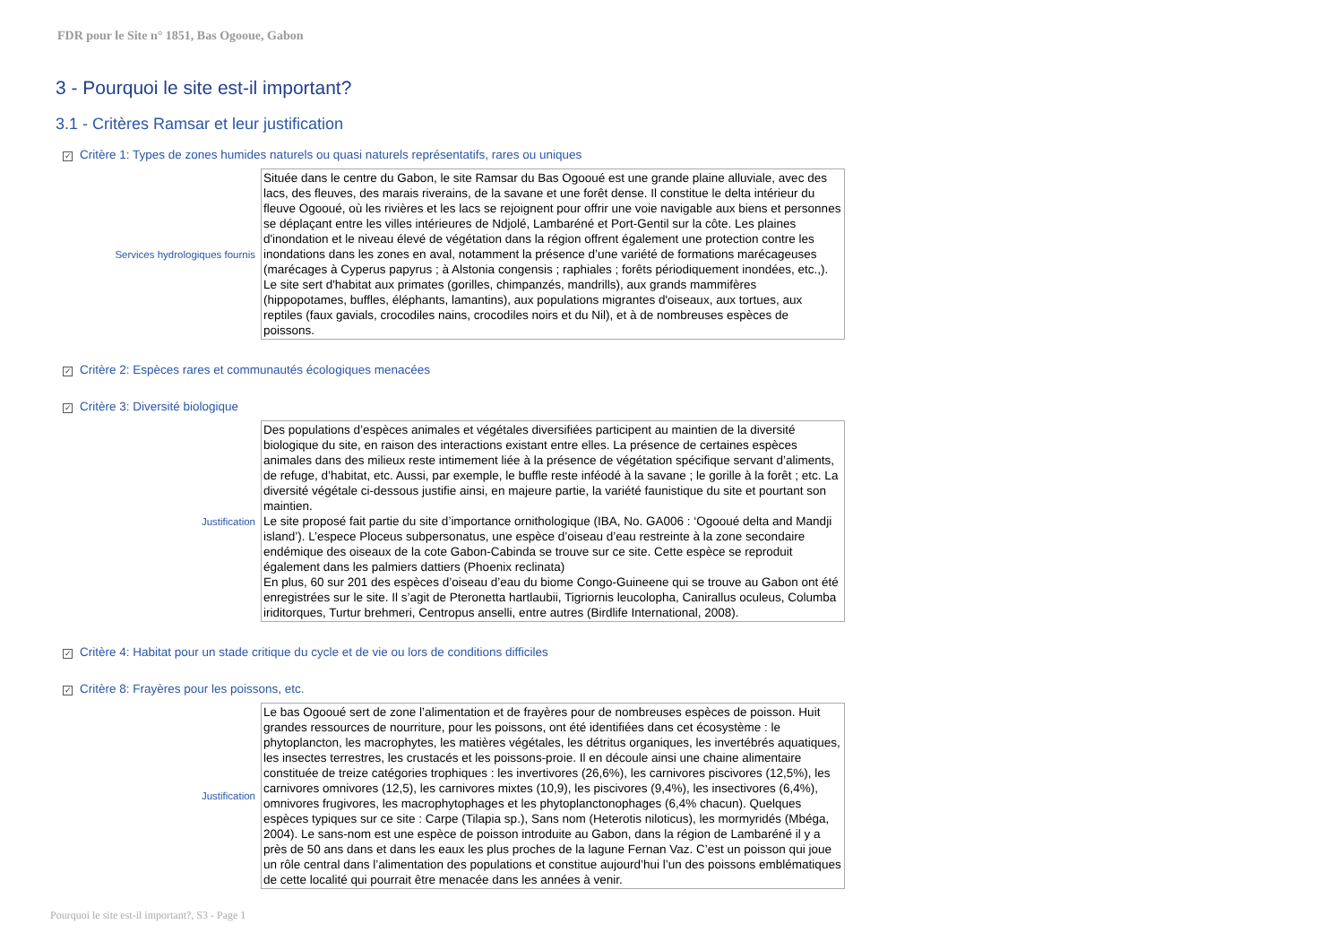FDR pour le Site n° 1851, Bas Ogooue, Gabon
3 - Pourquoi le site est-il important?
3.1 - Critères Ramsar et leur justification
✓ Critère 1: Types de zones humides naturels ou quasi naturels représentatifs, rares ou uniques
Services hydrologiques fournis
Située dans le centre du Gabon, le site Ramsar du Bas Ogooué est une grande plaine alluviale, avec des lacs, des fleuves, des marais riverains, de la savane et une forêt dense. Il constitue le delta intérieur du fleuve Ogooué, où les rivières et les lacs se rejoignent pour offrir une voie navigable aux biens et personnes se déplaçant entre les villes intérieures de Ndjolé, Lambaréné et Port-Gentil sur la côte. Les plaines d'inondation et le niveau élevé de végétation dans la région offrent également une protection contre les inondations dans les zones en aval, notamment la présence d’une variété de formations marécageuses (marécages à Cyperus papyrus ; à Alstonia congensis ; raphiales ; forêts périodiquement inondées, etc.,). Le site sert d'habitat aux primates (gorilles, chimpanzés, mandrills), aux grands mammifères (hippopotames, buffles, éléphants, lamantins), aux populations migrantes d'oiseaux, aux tortues, aux reptiles (faux gavials, crocodiles nains, crocodiles noirs et du Nil), et à de nombreuses espèces de poissons.
✓ Critère 2: Espèces rares et communautés écologiques menacées
✓ Critère 3: Diversité biologique
Justification
Des populations d’espèces animales et végétales diversifiées participent au maintien de la diversité biologique du site, en raison des interactions existant entre elles. La présence de certaines espèces animales dans des milieux reste intimement liée à la présence de végétation spécifique servant d’aliments, de refuge, d’habitat, etc. Aussi, par exemple, le buffle reste inféodé à la savane ; le gorille à la forêt ; etc. La diversité végétale ci-dessous justifie ainsi, en majeure partie, la variété faunistique du site et pourtant son maintien.
Le site proposé fait partie du site d’importance ornithologique (IBA, No. GA006 : ‘Ogooué delta and Mandji island’). L’espece Ploceus subpersonatus, une espèce d’oiseau d’eau restreinte à la zone secondaire endémique des oiseaux de la cote Gabon-Cabinda se trouve sur ce site. Cette espèce se reproduit également dans les palmiers dattiers (Phoenix reclinata)
En plus, 60 sur 201 des espèces d’oiseau d’eau du biome Congo-Guineene qui se trouve au Gabon ont été enregistrées sur le site. Il s’agit de Pteronetta hartlaubii, Tigriornis leucolopha, Canirallus oculeus, Columba iriditorques, Turtur brehmeri, Centropus anselli, entre autres (Birdlife International, 2008).
✓ Critère 4: Habitat pour un stade critique du cycle et de vie ou lors de conditions difficiles
✓ Critère 8: Frayères pour les poissons, etc.
Justification
Le bas Ogooué sert de zone l’alimentation et de frayères pour de nombreuses espèces de poisson. Huit grandes ressources de nourriture, pour les poissons, ont été identifiées dans cet écosystème : le phytoplancton, les macrophytes, les matières végétales, les détritus organiques, les invertébrés aquatiques, les insectes terrestres, les crustacés et les poissons-proie. Il en découle ainsi une chaine alimentaire constituée de treize catégories trophiques : les invertivores (26,6%), les carnivores piscivores (12,5%), les carnivores omnivores (12,5), les carnivores mixtes (10,9), les piscivores (9,4%), les insectivores (6,4%), omnivores frugivores, les macrophytophages et les phytoplanctonophages (6,4% chacun). Quelques espèces typiques sur ce site : Carpe (Tilapia sp.), Sans nom (Heterotis niloticus), les mormyridés (Mbéga, 2004). Le sans-nom est une espèce de poisson introduite au Gabon, dans la région de Lambaréné il y a près de 50 ans dans et dans les eaux les plus proches de la lagune Fernan Vaz. C’est un poisson qui joue un rôle central dans l’alimentation des populations et constitue aujourd’hui l’un des poissons emblématiques de cette localité qui pourrait être menacée dans les années à venir.
Pourquoi le site est-il important?, S3 - Page 1